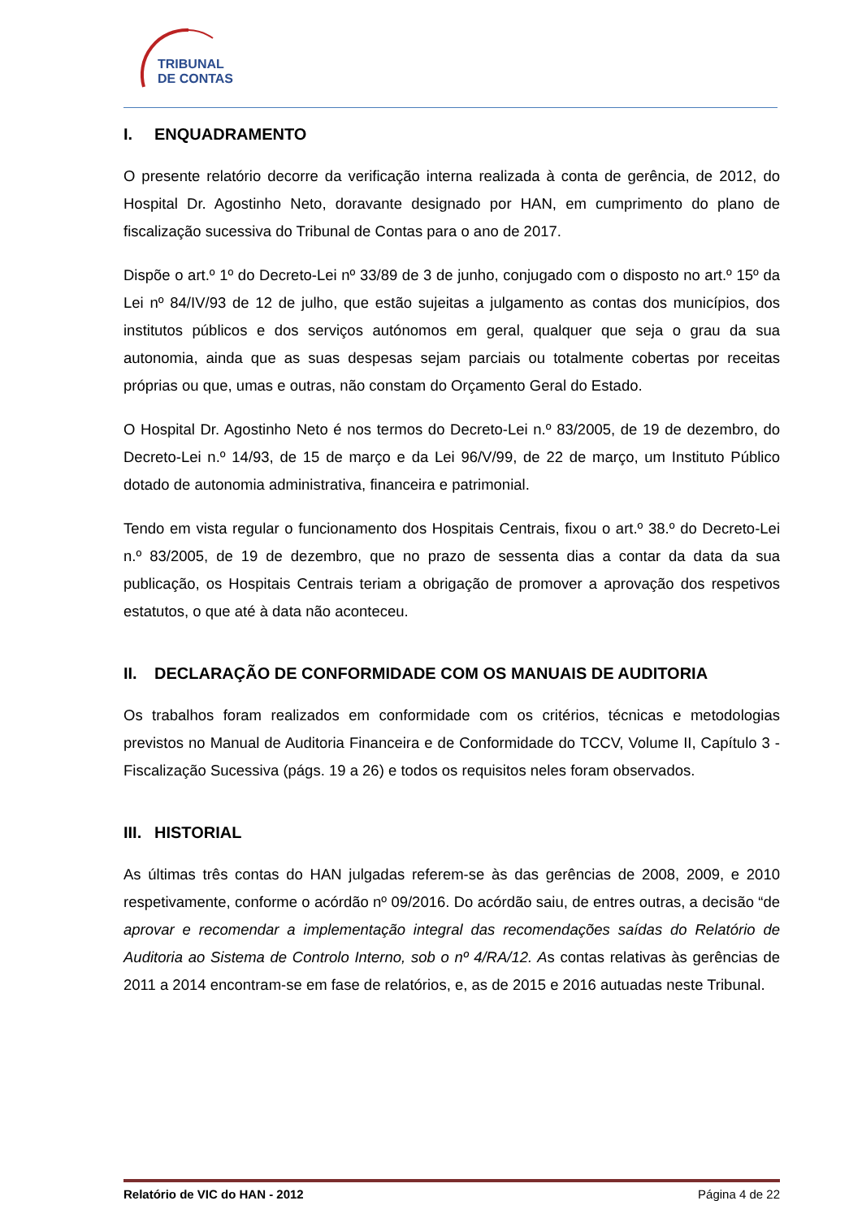TRIBUNAL
DE CONTAS
I. ENQUADRAMENTO
O presente relatório decorre da verificação interna realizada à conta de gerência, de 2012, do Hospital Dr. Agostinho Neto, doravante designado por HAN, em cumprimento do plano de fiscalização sucessiva do Tribunal de Contas para o ano de 2017.
Dispõe o art.º 1º do Decreto-Lei nº 33/89 de 3 de junho, conjugado com o disposto no art.º 15º da Lei nº 84/IV/93 de 12 de julho, que estão sujeitas a julgamento as contas dos municípios, dos institutos públicos e dos serviços autónomos em geral, qualquer que seja o grau da sua autonomia, ainda que as suas despesas sejam parciais ou totalmente cobertas por receitas próprias ou que, umas e outras, não constam do Orçamento Geral do Estado.
O Hospital Dr. Agostinho Neto é nos termos do Decreto-Lei n.º 83/2005, de 19 de dezembro, do Decreto-Lei n.º 14/93, de 15 de março e da Lei 96/V/99, de 22 de março, um Instituto Público dotado de autonomia administrativa, financeira e patrimonial.
Tendo em vista regular o funcionamento dos Hospitais Centrais, fixou o art.º 38.º do Decreto-Lei n.º 83/2005, de 19 de dezembro, que no prazo de sessenta dias a contar da data da sua publicação, os Hospitais Centrais teriam a obrigação de promover a aprovação dos respetivos estatutos, o que até à data não aconteceu.
II. DECLARAÇÃO DE CONFORMIDADE COM OS MANUAIS DE AUDITORIA
Os trabalhos foram realizados em conformidade com os critérios, técnicas e metodologias previstos no Manual de Auditoria Financeira e de Conformidade do TCCV, Volume II, Capítulo 3 - Fiscalização Sucessiva (págs. 19 a 26) e todos os requisitos neles foram observados.
III. HISTORIAL
As últimas três contas do HAN julgadas referem-se às das gerências de 2008, 2009, e 2010 respetivamente, conforme o acórdão nº 09/2016. Do acórdão saiu, de entres outras, a decisão “de aprovar e recomendar a implementação integral das recomendações saídas do Relatório de Auditoria ao Sistema de Controlo Interno, sob o nº 4/RA/12. As contas relativas às gerências de 2011 a 2014 encontram-se em fase de relatórios, e, as de 2015 e 2016 autuadas neste Tribunal.
Relatório de VIC do HAN - 2012 Página 4 de 22